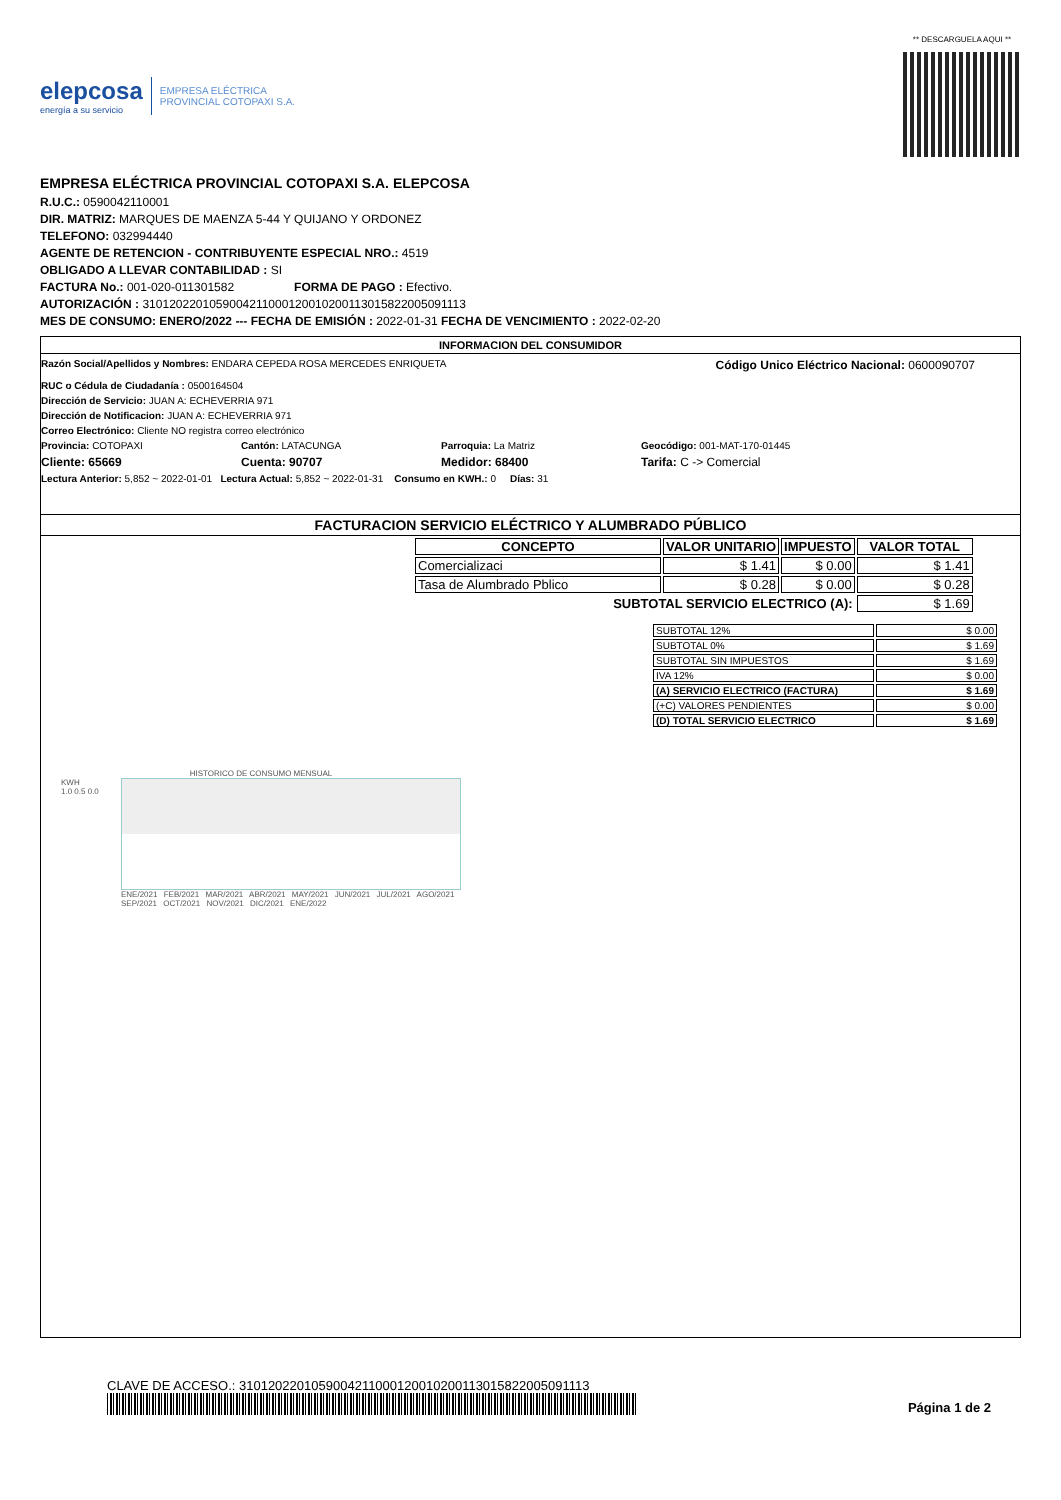elepcosa
energía a su servicio
EMPRESA ELÉCTRICA
PROVINCIAL COTOPAXI S.A.
** DESCARGUELA AQUI **
EMPRESA ELÉCTRICA PROVINCIAL COTOPAXI S.A. ELEPCOSA
R.U.C.: 0590042110001
DIR. MATRIZ: MARQUES DE MAENZA 5-44 Y QUIJANO Y ORDONEZ
TELEFONO: 032994440
AGENTE DE RETENCION - CONTRIBUYENTE ESPECIAL NRO.: 4519
OBLIGADO A LLEVAR CONTABILIDAD : SI
FACTURA No.: 001-020-011301582 FORMA DE PAGO : Efectivo.
AUTORIZACIÓN : 3101202201059004211000120010200113015822005091113
MES DE CONSUMO: ENERO/2022 --- FECHA DE EMISIÓN : 2022-01-31 FECHA DE VENCIMIENTO : 2022-02-20
INFORMACION DEL CONSUMIDOR
Razón Social/Apellidos y Nombres: ENDARA CEPEDA ROSA MERCEDES ENRIQUETA
Código Unico Eléctrico Nacional: 0600090707
RUC o Cédula de Ciudadanía : 0500164504
Dirección de Servicio: JUAN A: ECHEVERRIA 971
Dirección de Notificacion: JUAN A: ECHEVERRIA 971
Correo Electrónico: Cliente NO registra correo electrónico
Provincia: COTOPAXI Cantón: LATACUNGA Parroquia: La Matriz Geocódigo: 001-MAT-170-01445
Cliente: 65669 Cuenta: 90707 Medidor: 68400 Tarifa: C -> Comercial
Lectura Anterior: 5,852 ~ 2022-01-01 Lectura Actual: 5,852 ~ 2022-01-31 Consumo en KWH.: 0 Días: 31
FACTURACION SERVICIO ELÉCTRICO Y ALUMBRADO PÚBLICO
| CONCEPTO | VALOR UNITARIO | IMPUESTO | VALOR TOTAL |
| --- | --- | --- | --- |
| Comercializaci | $ 1.41 | $ 0.00 | $ 1.41 |
| Tasa de Alumbrado Pblico | $ 0.28 | $ 0.00 | $ 0.28 |
| SUBTOTAL SERVICIO ELECTRICO (A): | | | $ 1.69 |
| SUBTOTAL 12% | $ 0.00 |
| SUBTOTAL 0% | $ 1.69 |
| SUBTOTAL SIN IMPUESTOS | $ 1.69 |
| IVA 12% | $ 0.00 |
| (A) SERVICIO ELECTRICO (FACTURA) | $ 1.69 |
| (+C) VALORES PENDIENTES | $ 0.00 |
| (D) TOTAL SERVICIO ELECTRICO | $ 1.69 |
HISTORICO DE CONSUMO MENSUAL
KWH
1.0 0.5 0.0
ENE/2021 FEB/2021 MAR/2021 ABR/2021 MAY/2021 JUN/2021 JUL/2021 AGO/2021 SEP/2021 OCT/2021 NOV/2021 DIC/2021 ENE/2022
CLAVE DE ACCESO.: 3101202201059004211000120010200113015822005091113
Página 1 de 2